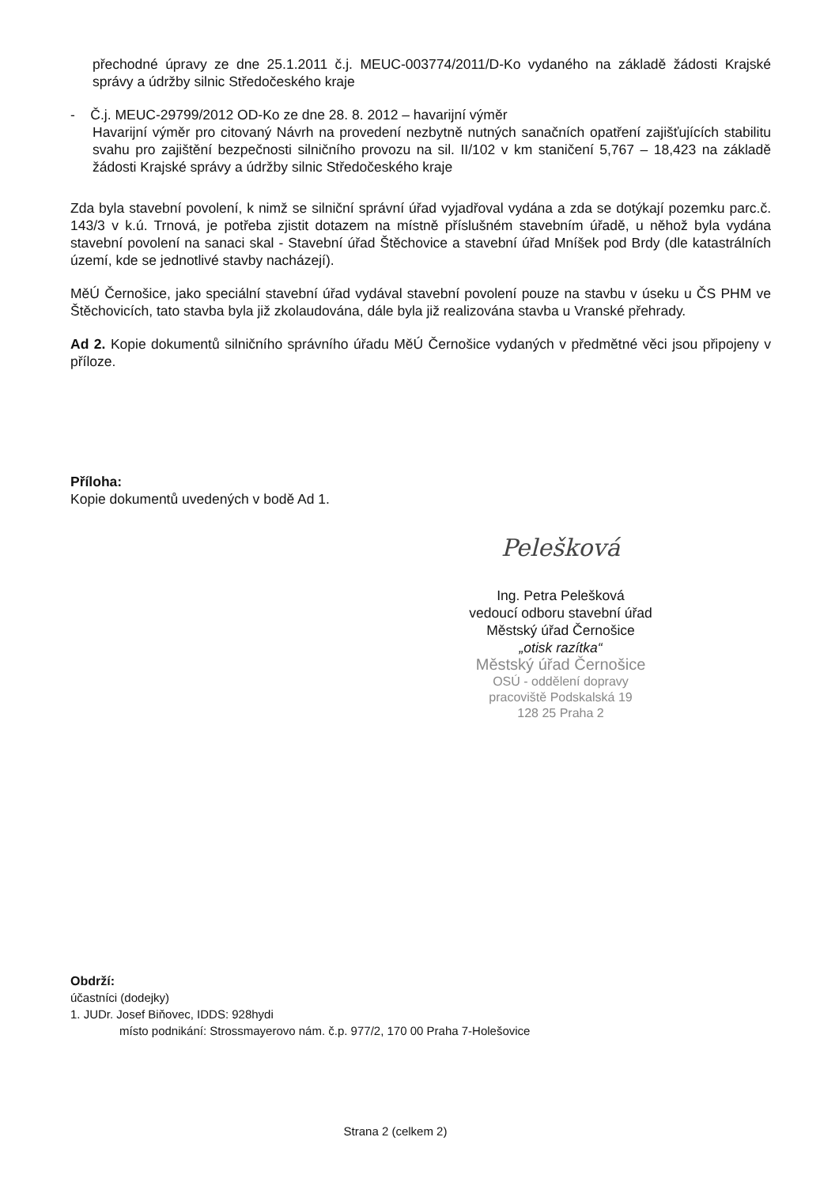přechodné úpravy ze dne 25.1.2011 č.j. MEUC-003774/2011/D-Ko vydaného na základě žádosti Krajské správy a údržby silnic Středočeského kraje
- Č.j. MEUC-29799/2012 OD-Ko ze dne 28. 8. 2012 – havarijní výměr
Havarijní výměr pro citovaný Návrh na provedení nezbytně nutných sanačních opatření zajišťujících stabilitu svahu pro zajištění bezpečnosti silničního provozu na sil. II/102 v km staničení 5,767 – 18,423 na základě žádosti Krajské správy a údržby silnic Středočeského kraje
Zda byla stavební povolení, k nimž se silniční správní úřad vyjadřoval vydána a zda se dotýkají pozemku parc.č. 143/3 v k.ú. Trnová, je potřeba zjistit dotazem na místně příslušném stavebním úřadě, u něhož byla vydána stavební povolení na sanaci skal - Stavební úřad Štěchovice a stavební úřad Mníšek pod Brdy (dle katastrálních území, kde se jednotlivé stavby nacházejí).
MěÚ Černošice, jako speciální stavební úřad vydával stavební povolení pouze na stavbu v úseku u ČS PHM ve Štěchovicích, tato stavba byla již zkolaudována, dále byla již realizována stavba u Vranské přehrady.
Ad 2. Kopie dokumentů silničního správního úřadu MěÚ Černošice vydaných v předmětné věci jsou připojeny v příloze.
Příloha:
Kopie dokumentů uvedených v bodě Ad 1.
Pelešková
Ing. Petra Pelešková
vedoucí odboru stavební úřad
Městský úřad Černošice
„otisk razítka“
Městský úřad Černošice
OSÚ - oddělení dopravy
pracoviště Podskalská 19
128 25 Praha 2
Obdrží:
účastníci (dodejky)
1. JUDr. Josef Biňovec, IDDS: 928hydi
místo podnikání: Strossmayerovo nám. č.p. 977/2, 170 00 Praha 7-Holešovice
Strana 2 (celkem 2)